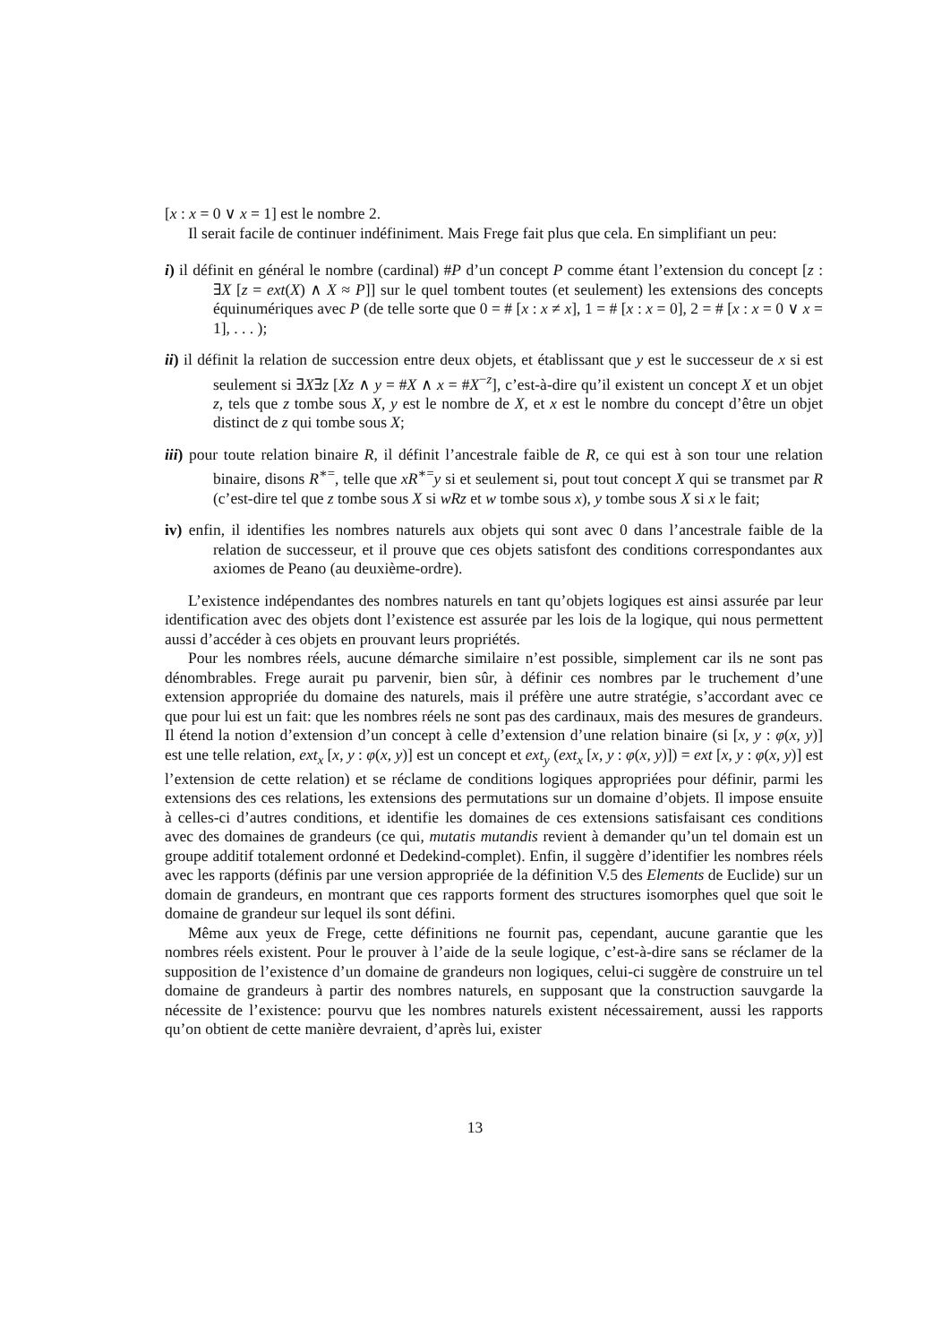[x : x = 0 ∨ x = 1] est le nombre 2.
Il serait facile de continuer indéfiniment. Mais Frege fait plus que cela. En simplifiant un peu:
i) il définit en général le nombre (cardinal) #P d’un concept P comme étant l’extension du concept [z : ∃X [z = ext(X) ∧ X ≈ P]] sur le quel tombent toutes (et seulement) les extensions des concepts équinumériques avec P (de telle sorte que 0 = # [x : x ≠ x], 1 = # [x : x = 0], 2 = # [x : x = 0 ∨ x = 1], . . . );
ii) il définit la relation de succession entre deux objets, et établissant que y est le successeur de x si est seulement si ∃X∃z [Xz ∧ y = #X ∧ x = #X<sup>−z</sup>], c’est-à-dire qu’il existent un concept X et un objet z, tels que z tombe sous X, y est le nombre de X, et x est le nombre du concept d’être un objet distinct de z qui tombe sous X;
iii) pour toute relation binaire R, il définit l’ancestrale faible de R, ce qui est à son tour une relation binaire, disons R<sup>∗=</sup>, telle que xR<sup>∗=</sup>y si et seulement si, pout tout concept X qui se transmet par R (c’est-dire tel que z tombe sous X si wRz et w tombe sous x), y tombe sous X si x le fait;
iv) enfin, il identifies les nombres naturels aux objets qui sont avec 0 dans l’ancestrale faible de la relation de successeur, et il prouve que ces objets satisfont des conditions correspondantes aux axiomes de Peano (au deuxième-ordre).
L’existence indépendantes des nombres naturels en tant qu’objets logiques est ainsi assurée par leur identification avec des objets dont l’existence est assurée par les lois de la logique, qui nous permettent aussi d’accéder à ces objets en prouvant leurs propriétés.
Pour les nombres réels, aucune démarche similaire n’est possible, simplement car ils ne sont pas dénombrables. Frege aurait pu parvenir, bien sûr, à définir ces nombres par le truchement d’une extension appropriée du domaine des naturels, mais il préfère une autre stratégie, s’accordant avec ce que pour lui est un fait: que les nombres réels ne sont pas des cardinaux, mais des mesures de grandeurs. Il étend la notion d’extension d’un concept à celle d’extension d’une relation binaire (si [x, y : φ(x, y)] est une telle relation, ext<sub>x</sub> [x, y : φ(x, y)] est un concept et ext<sub>y</sub> (ext<sub>x</sub> [x, y : φ(x, y)]) = ext [x, y : φ(x, y)] est l’extension de cette relation) et se réclame de conditions logiques appropriées pour définir, parmi les extensions des ces relations, les extensions des permutations sur un domaine d’objets. Il impose ensuite à celles-ci d’autres conditions, et identifie les domaines de ces extensions satisfaisant ces conditions avec des domaines de grandeurs (ce qui, mutatis mutandis revient à demander qu’un tel domain est un groupe additif totalement ordonné et Dedekind-complet). Enfin, il suggère d’identifier les nombres réels avec les rapports (définis par une version appropriée de la définition V.5 des Elements de Euclide) sur un domain de grandeurs, en montrant que ces rapports forment des structures isomorphes quel que soit le domaine de grandeur sur lequel ils sont défini.
Même aux yeux de Frege, cette définitions ne fournit pas, cependant, aucune garantie que les nombres réels existent. Pour le prouver à l’aide de la seule logique, c’est-à-dire sans se réclamer de la supposition de l’existence d’un domaine de grandeurs non logiques, celui-ci suggère de construire un tel domaine de grandeurs à partir des nombres naturels, en supposant que la construction sauvgarde la nécessite de l’existence: pourvu que les nombres naturels existent nécessairement, aussi les rapports qu’on obtient de cette manière devraient, d’après lui, exister
13